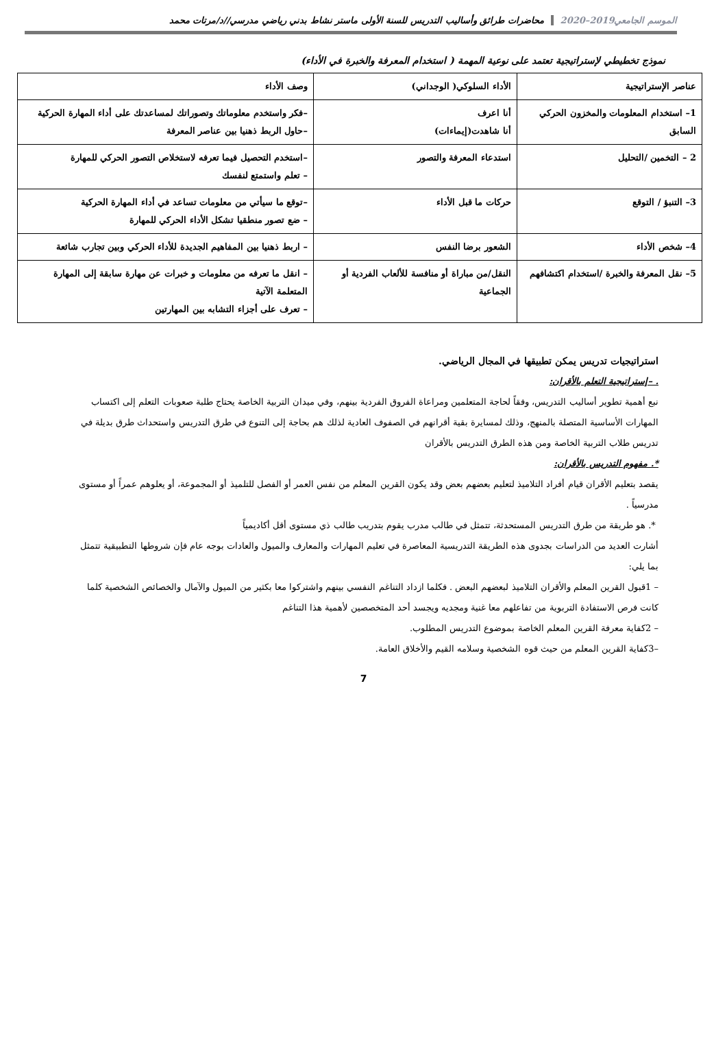الموسم الجامعي2019–2020 محاضرات طرائق وأساليب التدريس للسنة الأولى ماستر نشاط بدني رياضي مدرسي//د/مرتات محمد
نموذج تخطيطي لإستراتيجية تعتمد على نوعية المهمة ( استخدام المعرفة والخبرة في الأداء)
| عناصر الإستراتيجية | الأداء السلوكي( الوجداني) | وصف الأداء |
| --- | --- | --- |
| 1– استخدام المعلومات والمخزون الحركي السابق | أنا اعرف أنا شاهدت(إيماءات) | –فكر واستخدم معلوماتك وتصوراتك لمساعدتك على أداء المهارة الحركية –حاول الربط ذهنيا بين عناصر المعرفة |
| 2 – التخمين /التحليل | استدعاء المعرفة والتصور | –استخدم التحصيل فيما تعرفه لاستخلاص التصور الحركي للمهارة – تعلم واستمتع لنفسك |
| 3– التنبؤ / التوقع | حركات ما قبل الأداء | –توقع ما سيأتي من معلومات تساعد في أداء المهارة الحركية – ضع تصور منطقيا تشكل الأداء الحركي للمهارة |
| 4– شخص الأداء | الشعور برضا النفس | – اربط ذهنيا بين المفاهيم الجديدة للأداء الحركي وبين تجارب شائعة |
| 5– نقل المعرفة والخبرة /استخدام اكتشافهم | النقل/من مباراة أو منافسة للألعاب الفردية أو الجماعية | – انقل ما تعرفه من معلومات و خبرات عن مهارة سابقة إلى المهارة المتعلمة الآتية – تعرف على أجزاء التشابه بين المهارتين |
استراتيجيات تدريس يمكن تطبيقها في المجال الرياضي.
. –إستراتيجية التعلم بالأقران:
نبع أهمية تطوير أساليب التدريس، وفقاً لحاجة المتعلمين ومراعاة الفروق الفردية بينهم، وفي ميدان التربية الخاصة يحتاج طلبة صعوبات التعلم إلى اكتساب المهارات الأساسية المتصلة بالمنهج، وذلك لمسايرة بقية أقرانهم في الصفوف العادية لذلك هم بحاجة إلى التنوع في طرق التدريس واستحداث طرق بديلة في تدريس طلاب التربية الخاصة ومن هذه الطرق التدريس بالأقران
*. مفهوم التدريس بالأقران:
يقصد بتعليم الأقران قيام أفراد التلاميذ لتعليم بعضهم بعض وقد يكون القرين المعلم من نفس العمر أو الفصل للتلميذ أو المجموعة، أو يعلوهم عمراً أو مستوى مدرسياً .
*. هو طريقة من طرق التدريس المستحدثة، تتمثل في طالب مدرب يقوم بتدريب طالب ذي مستوى أقل أكاديمياً
أشارت العديد من الدراسات بجدوى هذه الطريقة التدريسية المعاصرة في تعليم المهارات والمعارف والميول والعادات بوجه عام فإن شروطها التطبيقية تتمثل بما يلي:
– 1قبول القرين المعلم والأقران التلاميذ لبعضهم البعض . فكلما ازداد التناغم النفسي بينهم واشتركوا معا بكثير من الميول والآمال والخصائص الشخصية كلما كانت فرص الاستفادة التربوية من تفاعلهم معا غنية ومجديه ويجسد أحد المتخصصين لأهمية هذا التناغم
– 2كفاية معرفة القرين المعلم الخاصة بموضوع التدريس المطلوب.
–3كفاية القرين المعلم من حيث قوه الشخصية وسلامه القيم والأخلاق العامة.
7